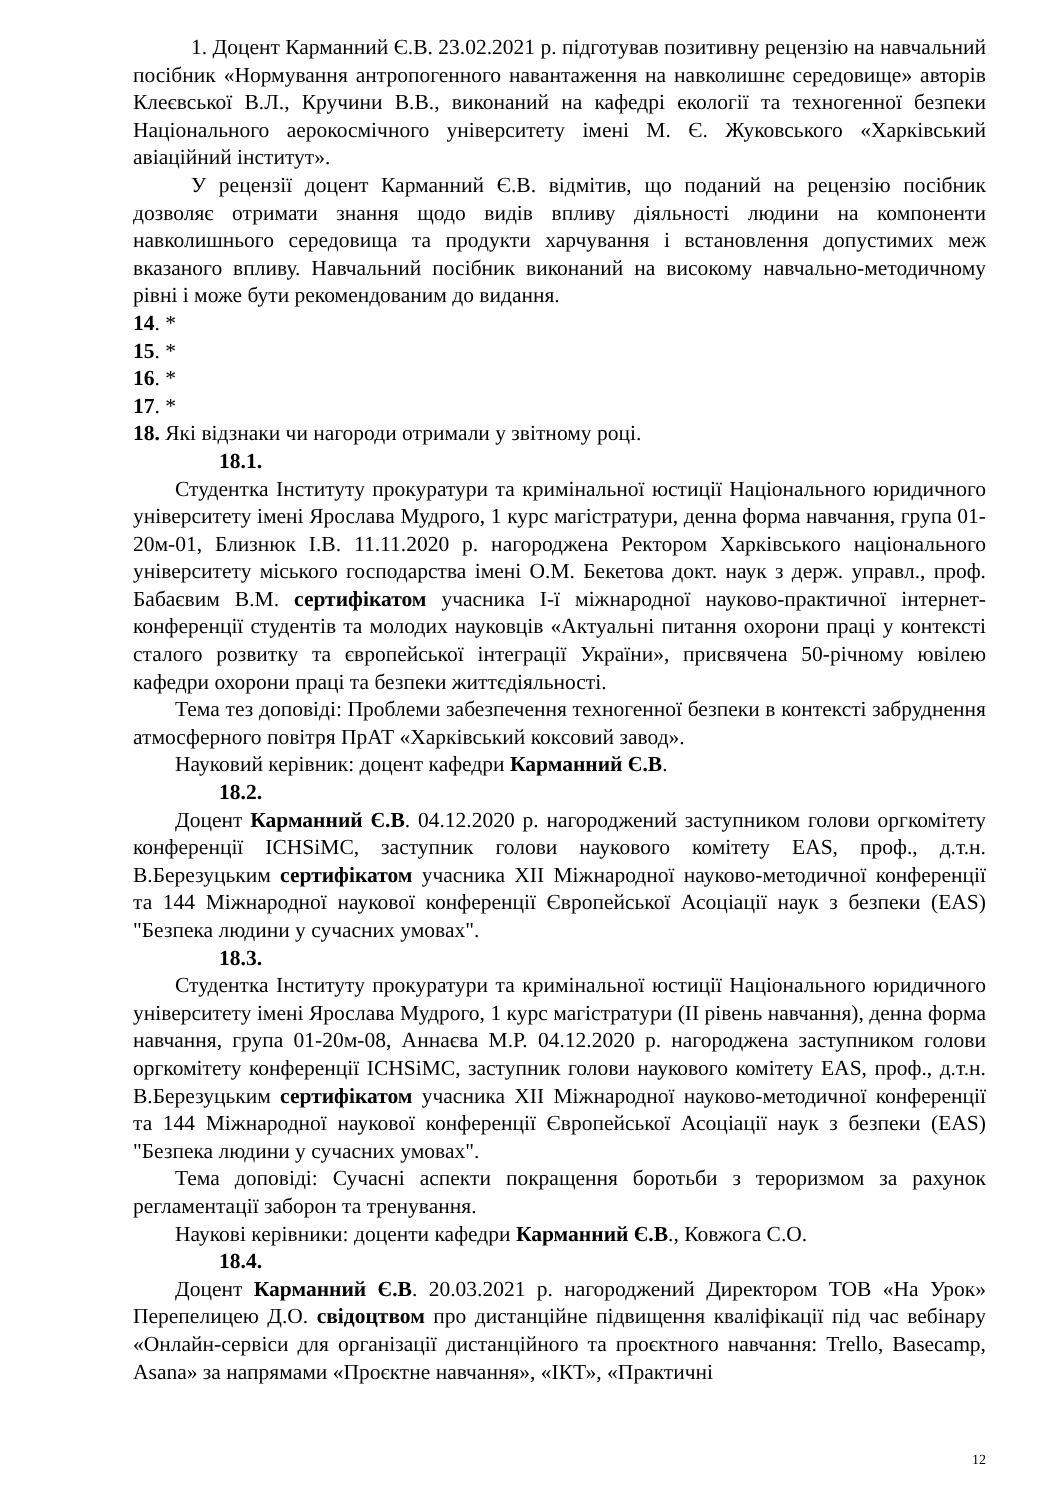1. Доцент Карманний Є.В. 23.02.2021 р. підготував позитивну рецензію на навчальний посібник «Нормування антропогенного навантаження на навколишнє середовище» авторів Клеєвської В.Л., Кручини В.В., виконаний на кафедрі екології та техногенної безпеки Національного аерокосмічного університету імені М. Є. Жуковського «Харківський авіаційний інститут».
У рецензії доцент Карманний Є.В. відмітив, що поданий на рецензію посібник дозволяє отримати знання щодо видів впливу діяльності людини на компоненти навколишнього середовища та продукти харчування і встановлення допустимих меж вказаного впливу. Навчальний посібник виконаний на високому навчально-методичному рівні і може бути рекомендованим до видання.
14. *
15. *
16. *
17. *
18. Які відзнаки чи нагороди отримали у звітному році.
18.1.
Студентка Інституту прокуратури та кримінальної юстиції Національного юридичного університету імені Ярослава Мудрого, 1 курс магістратури, денна форма навчання, група 01-20м-01, Близнюк І.В. 11.11.2020 р. нагороджена Ректором Харківського національного університету міського господарства імені О.М. Бекетова докт. наук з держ. управл., проф. Бабаєвим В.М. сертифікатом учасника І-ї міжнародної науково-практичної інтернет-конференції студентів та молодих науковців «Актуальні питання охорони праці у контексті сталого розвитку та європейської інтеграції України», присвячена 50-річному ювілею кафедри охорони праці та безпеки життєдіяльності.
Тема тез доповіді: Проблеми забезпечення техногенної безпеки в контексті забруднення атмосферного повітря ПрАТ «Харківський коксовий завод».
Науковий керівник: доцент кафедри Карманний Є.В.
18.2.
Доцент Карманний Є.В. 04.12.2020 р. нагороджений заступником голови оргкомітету конференції ICHSiMC, заступник голови наукового комітету EAS, проф., д.т.н. В.Березуцьким сертифікатом учасника XII Міжнародної науково-методичної конференції та 144 Міжнародної наукової конференції Європейської Асоціації наук з безпеки (EAS) "Безпека людини у сучасних умовах".
18.3.
Студентка Інституту прокуратури та кримінальної юстиції Національного юридичного університету імені Ярослава Мудрого, 1 курс магістратури (ІІ рівень навчання), денна форма навчання, група 01-20м-08, Аннаєва М.Р. 04.12.2020 р. нагороджена заступником голови оргкомітету конференції ICHSiMC, заступник голови наукового комітету EAS, проф., д.т.н. В.Березуцьким сертифікатом учасника XII Міжнародної науково-методичної конференції та 144 Міжнародної наукової конференції Європейської Асоціації наук з безпеки (EAS) "Безпека людини у сучасних умовах".
Тема доповіді: Сучасні аспекти покращення боротьби з тероризмом за рахунок регламентації заборон та тренування.
Наукові керівники: доценти кафедри Карманний Є.В., Ковжога С.О.
18.4.
Доцент Карманний Є.В. 20.03.2021 р. нагороджений Директором ТОВ «На Урок» Перепелицею Д.О. свідоцтвом про дистанційне підвищення кваліфікації під час вебінару «Онлайн-сервіси для організації дистанційного та проєктного навчання: Trello, Basecamp, Asana» за напрямами «Проєктне навчання», «ІКТ», «Практичні
12